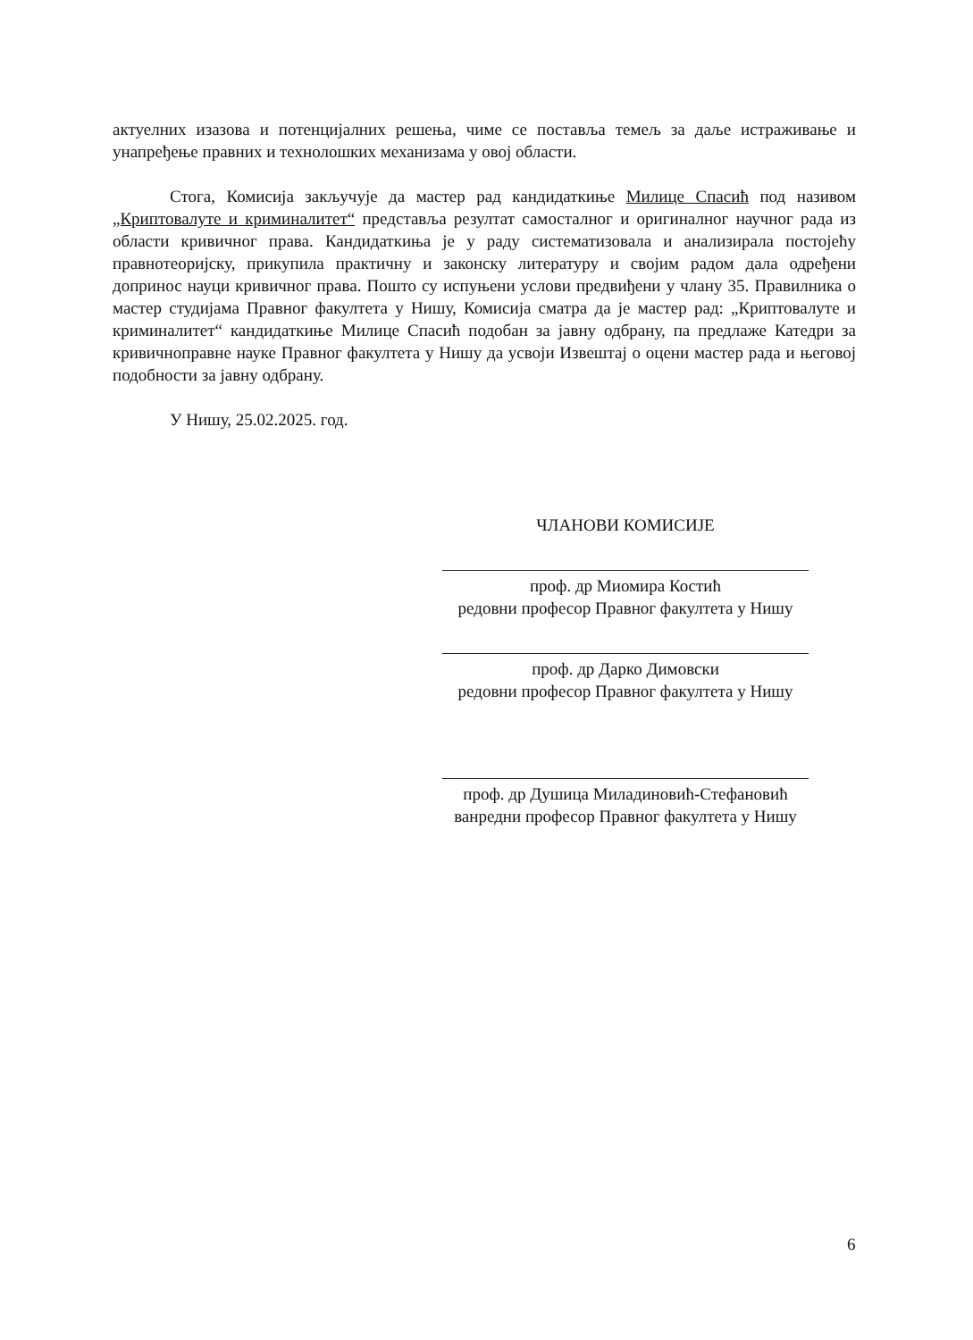актуелних изазова и потенцијалних решења, чиме се поставља темељ за даље истраживање и унапређење правних и технолошких механизама у овој области.
Стога, Комисија закључује да мастер рад кандидаткиње Милице Спасић под називом „Криптовалуте и криминалитет“ представља резултат самосталног и оригиналног научног рада из области кривичног права. Кандидаткиња је у раду систематизовала и анализирала постојећу правнотеоријску, прикупила практичну и законску литературу и својим радом дала одређени допринос науци кривичног права. Пошто су испуњени услови предвиђени у члану 35. Правилника о мастер студијама Правног факултета у Нишу, Комисија сматра да је мастер рад: „Криптовалуте и криминалитет“ кандидаткиње Милице Спасић подобан за јавну одбрану, па предлаже Катедри за кривичноправне науке Правног факултета у Нишу да усвоји Извештај о оцени мастер рада и његовој подобности за јавну одбрану.
У Нишу, 25.02.2025. год.
ЧЛАНОВИ КОМИСИЈЕ
проф. др Миомира Костић
редовни професор Правног факултета у Нишу
проф. др Дарко Димовски
редовни професор Правног факултета у Нишу
проф. др Душица Миладиновић-Стефановић
ванредни професор Правног факултета у Нишу
6